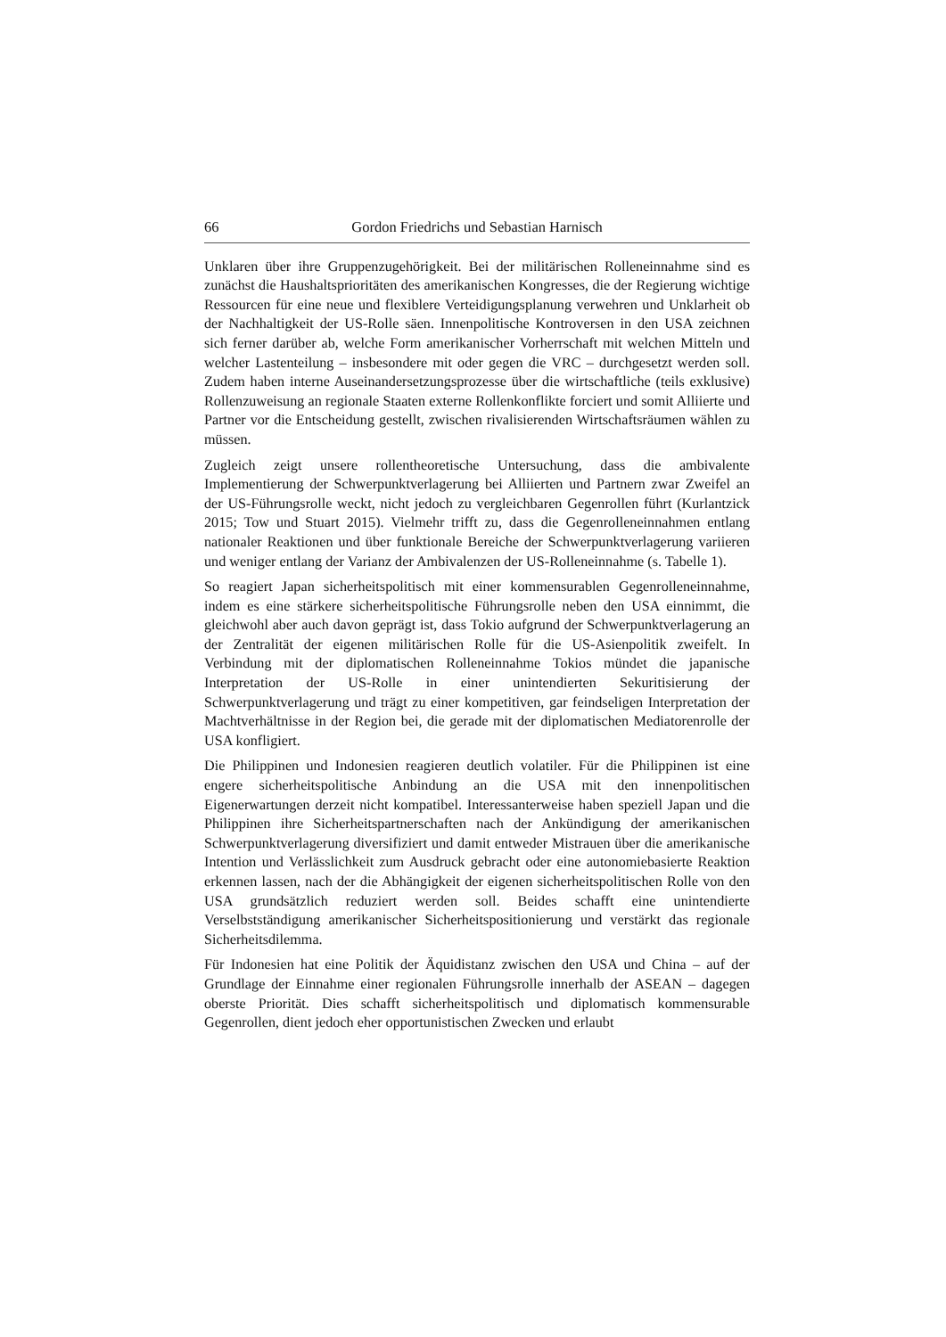66 Gordon Friedrichs und Sebastian Harnisch
Unklaren über ihre Gruppenzugehörigkeit. Bei der militärischen Rolleneinnahme sind es zunächst die Haushaltsprioritäten des amerikanischen Kongresses, die der Regierung wichtige Ressourcen für eine neue und flexiblere Verteidigungsplanung verwehren und Unklarheit ob der Nachhaltigkeit der US-Rolle säen. Innenpolitische Kontroversen in den USA zeichnen sich ferner darüber ab, welche Form amerikanischer Vorherrschaft mit welchen Mitteln und welcher Lastenteilung – insbesondere mit oder gegen die VRC – durchgesetzt werden soll. Zudem haben interne Auseinandersetzungsprozesse über die wirtschaftliche (teils exklusive) Rollenzuweisung an regionale Staaten externe Rollenkonflikte forciert und somit Alliierte und Partner vor die Entscheidung gestellt, zwischen rivalisierenden Wirtschaftsräumen wählen zu müssen.
Zugleich zeigt unsere rollentheoretische Untersuchung, dass die ambivalente Implementierung der Schwerpunktverlagerung bei Alliierten und Partnern zwar Zweifel an der US-Führungsrolle weckt, nicht jedoch zu vergleichbaren Gegenrollen führt (Kurlantzick 2015; Tow und Stuart 2015). Vielmehr trifft zu, dass die Gegenrolleneinnahmen entlang nationaler Reaktionen und über funktionale Bereiche der Schwerpunktverlagerung variieren und weniger entlang der Varianz der Ambivalenzen der US-Rolleneinnahme (s. Tabelle 1).
So reagiert Japan sicherheitspolitisch mit einer kommensurablen Gegenrolleneinnahme, indem es eine stärkere sicherheitspolitische Führungsrolle neben den USA einnimmt, die gleichwohl aber auch davon geprägt ist, dass Tokio aufgrund der Schwerpunktverlagerung an der Zentralität der eigenen militärischen Rolle für die US-Asienpolitik zweifelt. In Verbindung mit der diplomatischen Rolleneinnahme Tokios mündet die japanische Interpretation der US-Rolle in einer unintendierten Sekuritisierung der Schwerpunktverlagerung und trägt zu einer kompetitiven, gar feindseligen Interpretation der Machtverhältnisse in der Region bei, die gerade mit der diplomatischen Mediatorenrolle der USA konfligiert.
Die Philippinen und Indonesien reagieren deutlich volatiler. Für die Philippinen ist eine engere sicherheitspolitische Anbindung an die USA mit den innenpolitischen Eigenerwartungen derzeit nicht kompatibel. Interessanterweise haben speziell Japan und die Philippinen ihre Sicherheitspartnerschaften nach der Ankündigung der amerikanischen Schwerpunktverlagerung diversifiziert und damit entweder Mistrauen über die amerikanische Intention und Verlässlichkeit zum Ausdruck gebracht oder eine autonomiebasierte Reaktion erkennen lassen, nach der die Abhängigkeit der eigenen sicherheitspolitischen Rolle von den USA grundsätzlich reduziert werden soll. Beides schafft eine unintendierte Verselbstständigung amerikanischer Sicherheitspositionierung und verstärkt das regionale Sicherheitsdilemma.
Für Indonesien hat eine Politik der Äquidistanz zwischen den USA und China – auf der Grundlage der Einnahme einer regionalen Führungsrolle innerhalb der ASEAN – dagegen oberste Priorität. Dies schafft sicherheitspolitisch und diplomatisch kommensurable Gegenrollen, dient jedoch eher opportunistischen Zwecken und erlaubt